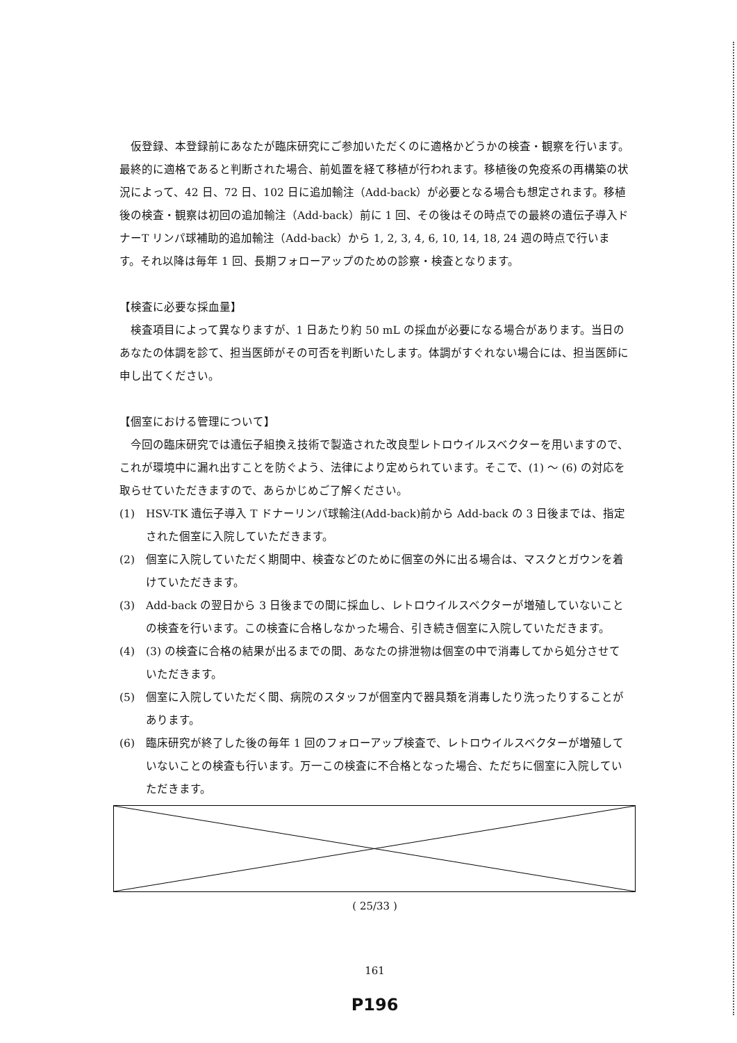仮登録、本登録前にあなたが臨床研究にご参加いただくのに適格かどうかの検査・観察を行います。最終的に適格であると判断された場合、前処置を経て移植が行われます。移植後の免疫系の再構築の状況によって、42 日、72 日、102 日に追加輸注（Add-back）が必要となる場合も想定されます。移植後の検査・観察は初回の追加輸注（Add-back）前に 1 回、その後はその時点での最終の遺伝子導入ドナーT リンパ球補助的追加輸注（Add-back）から 1, 2, 3, 4, 6, 10, 14, 18, 24 週の時点で行います。それ以降は毎年 1 回、長期フォローアップのための診察・検査となります。
【検査に必要な採血量】
検査項目によって異なりますが、1 日あたり約 50 mL の採血が必要になる場合があります。当日のあなたの体調を診て、担当医師がその可否を判断いたします。体調がすぐれない場合には、担当医師に申し出てください。
【個室における管理について】
今回の臨床研究では遺伝子組換え技術で製造された改良型レトロウイルスベクターを用いますので、これが環境中に漏れ出すことを防ぐよう、法律により定められています。そこで、(1) ～ (6) の対応を取らせていただきますので、あらかじめご了解ください。
(1) HSV-TK 遺伝子導入 T ドナーリンパ球輸注(Add-back)前から Add-back の 3 日後までは、指定された個室に入院していただきます。
(2) 個室に入院していただく期間中、検査などのために個室の外に出る場合は、マスクとガウンを着けていただきます。
(3) Add-back の翌日から 3 日後までの間に採血し、レトロウイルスベクターが増殖していないことの検査を行います。この検査に合格しなかった場合、引き続き個室に入院していただきます。
(4) (3) の検査に合格の結果が出るまでの間、あなたの排泄物は個室の中で消毒してから処分させていただきます。
(5) 個室に入院していただく間、病院のスタッフが個室内で器具類を消毒したり洗ったりすることがあります。
(6) 臨床研究が終了した後の毎年 1 回のフォローアップ検査で、レトロウイルスベクターが増殖していないことの検査も行います。万一この検査に不合格となった場合、ただちに個室に入院していただきます。
( 25/33 )
161
P196